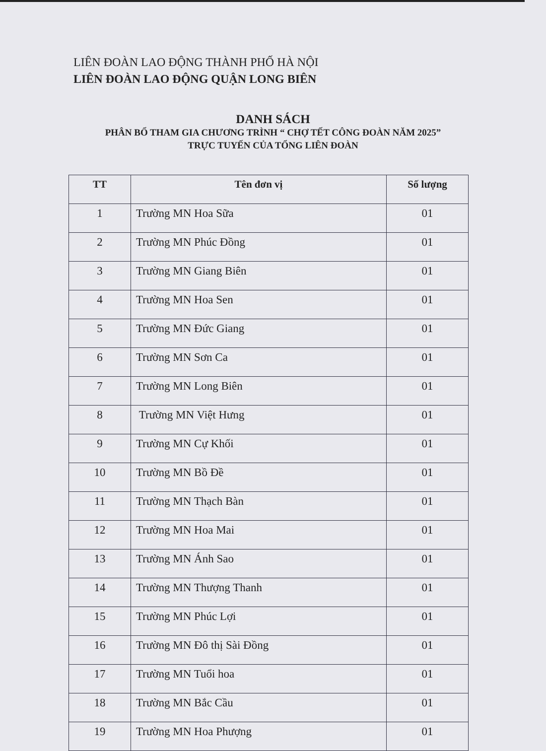LIÊN ĐOÀN LAO ĐỘNG THÀNH PHỐ HÀ NỘI
LIÊN ĐOÀN LAO ĐỘNG QUẬN LONG BIÊN
DANH SÁCH
PHÂN BỔ THAM GIA CHƯƠNG TRÌNH “ CHỢ TẾT CÔNG ĐOÀN NĂM 2025”
TRỰC TUYẾN CỦA TỔNG LIÊN ĐOÀN
| TT | Tên đơn vị | Số lượng |
| --- | --- | --- |
| 1 | Trường MN Hoa Sữa | 01 |
| 2 | Trường MN Phúc Đồng | 01 |
| 3 | Trường MN Giang Biên | 01 |
| 4 | Trường MN Hoa Sen | 01 |
| 5 | Trường MN Đức Giang | 01 |
| 6 | Trường MN Sơn Ca | 01 |
| 7 | Trường MN Long Biên | 01 |
| 8 | Trường MN Việt Hưng | 01 |
| 9 | Trường MN Cự Khối | 01 |
| 10 | Trường MN Bồ Đề | 01 |
| 11 | Trường MN Thạch Bàn | 01 |
| 12 | Trường MN Hoa Mai | 01 |
| 13 | Trường MN Ánh Sao | 01 |
| 14 | Trường MN Thượng Thanh | 01 |
| 15 | Trường MN Phúc Lợi | 01 |
| 16 | Trường MN Đô thị Sài Đồng | 01 |
| 17 | Trường MN Tuổi hoa | 01 |
| 18 | Trường MN Bắc Cầu | 01 |
| 19 | Trường MN Hoa Phượng | 01 |